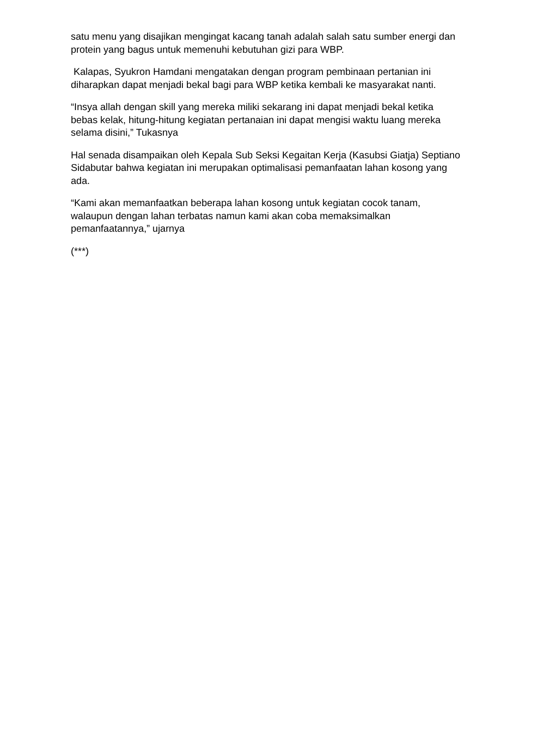satu menu yang disajikan mengingat kacang tanah adalah salah satu sumber energi dan protein yang bagus untuk memenuhi kebutuhan gizi para WBP.
Kalapas, Syukron Hamdani mengatakan dengan program pembinaan pertanian ini diharapkan dapat menjadi bekal bagi para WBP ketika kembali ke masyarakat nanti.
“Insya allah dengan skill yang mereka miliki sekarang ini dapat menjadi bekal ketika bebas kelak, hitung-hitung kegiatan pertanaian ini dapat mengisi waktu luang mereka selama disini,” Tukasnya
Hal senada disampaikan oleh Kepala Sub Seksi Kegaitan Kerja (Kasubsi Giatja) Septiano Sidabutar bahwa kegiatan ini merupakan optimalisasi pemanfaatan lahan kosong yang ada.
“Kami akan memanfaatkan beberapa lahan kosong untuk kegiatan cocok tanam, walaupun dengan lahan terbatas namun kami akan coba memaksimalkan pemanfaatannya,” ujarnya
(***)